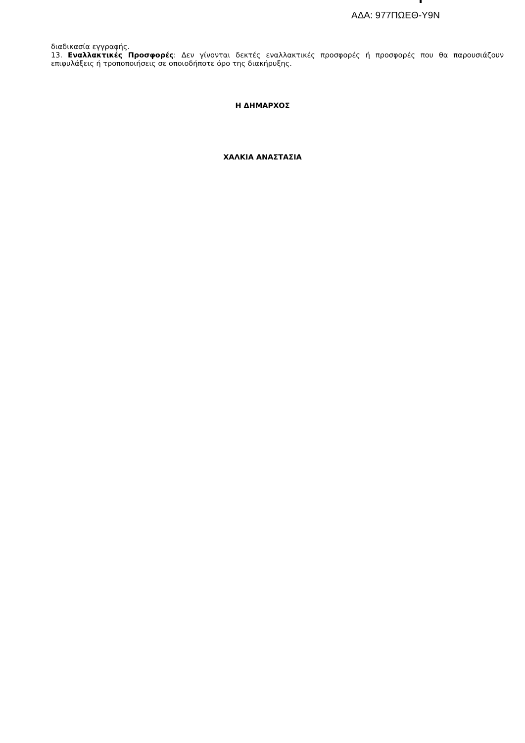ΑΔΑ: 977ΠΩΕΘ-Υ9Ν
διαδικασία εγγραφής.
13. Εναλλακτικές Προσφορές: Δεν γίνονται δεκτές εναλλακτικές προσφορές ή προσφορές που θα παρουσιάζουν επιφυλάξεις ή τροποποιήσεις σε οποιοδήποτε όρο της διακήρυξης.
Η ΔΗΜΑΡΧΟΣ
ΧΑΛΚΙΑ ΑΝΑΣΤΑΣΙΑ